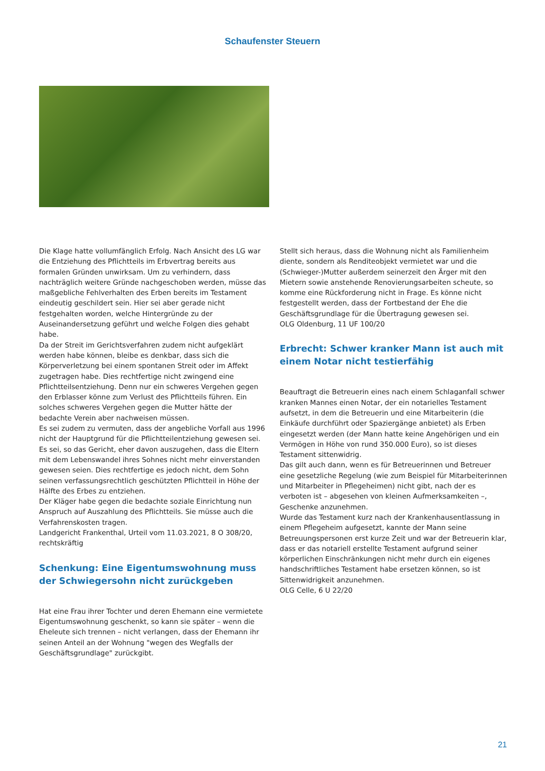Schaufenster Steuern
Die Klage hatte vollumfänglich Erfolg. Nach Ansicht des LG war die Entziehung des Pflichtteils im Erbvertrag bereits aus formalen Gründen unwirksam. Um zu verhindern, dass nachträglich weitere Gründe nachgeschoben werden, müsse das maßgebliche Fehlverhalten des Erben bereits im Testament eindeutig geschildert sein. Hier sei aber gerade nicht festgehalten worden, welche Hintergründe zu der Auseinandersetzung geführt und welche Folgen dies gehabt habe.
Da der Streit im Gerichtsverfahren zudem nicht aufgeklärt werden habe können, bleibe es denkbar, dass sich die Körperverletzung bei einem spontanen Streit oder im Affekt zugetragen habe. Dies rechtfertige nicht zwingend eine Pflichtteilsentziehung. Denn nur ein schweres Vergehen gegen den Erblasser könne zum Verlust des Pflichtteils führen. Ein solches schweres Vergehen gegen die Mutter hätte der bedachte Verein aber nachweisen müssen.
Es sei zudem zu vermuten, dass der angebliche Vorfall aus 1996 nicht der Hauptgrund für die Pflichtteilentziehung gewesen sei. Es sei, so das Gericht, eher davon auszugehen, dass die Eltern mit dem Lebenswandel ihres Sohnes nicht mehr einverstanden gewesen seien. Dies rechtfertige es jedoch nicht, dem Sohn seinen verfassungsrechtlich geschützten Pflichtteil in Höhe der Hälfte des Erbes zu entziehen.
Der Kläger habe gegen die bedachte soziale Einrichtung nun Anspruch auf Auszahlung des Pflichtteils. Sie müsse auch die Verfahrenskosten tragen.
Landgericht Frankenthal, Urteil vom 11.03.2021, 8 O 308/20, rechtskräftig
Schenkung: Eine Eigentumswohnung muss der Schwiegersohn nicht zurückgeben
Hat eine Frau ihrer Tochter und deren Ehemann eine vermietete Eigentumswohnung geschenkt, so kann sie später – wenn die Eheleute sich trennen – nicht verlangen, dass der Ehemann ihr seinen Anteil an der Wohnung "wegen des Wegfalls der Geschäftsgrundlage" zurückgibt.
Stellt sich heraus, dass die Wohnung nicht als Familienheim diente, sondern als Renditeobjekt vermietet war und die (Schwieger-)Mutter außerdem seinerzeit den Ärger mit den Mietern sowie anstehende Renovierungsarbeiten scheute, so komme eine Rückforderung nicht in Frage. Es könne nicht festgestellt werden, dass der Fortbestand der Ehe die Geschäftsgrundlage für die Übertragung gewesen sei.
OLG Oldenburg, 11 UF 100/20
Erbrecht: Schwer kranker Mann ist auch mit einem Notar nicht testierfähig
Beauftragt die Betreuerin eines nach einem Schlaganfall schwer kranken Mannes einen Notar, der ein notarielles Testament aufsetzt, in dem die Betreuerin und eine Mitarbeiterin (die Einkäufe durchführt oder Spaziergänge anbietet) als Erben eingesetzt werden (der Mann hatte keine Angehörigen und ein Vermögen in Höhe von rund 350.000 Euro), so ist dieses Testament sittenwidrig.
Das gilt auch dann, wenn es für Betreuerinnen und Betreuer eine gesetzliche Regelung (wie zum Beispiel für Mitarbeiterinnen und Mitarbeiter in Pflegeheimen) nicht gibt, nach der es verboten ist – abgesehen von kleinen Aufmerksamkeiten –, Geschenke anzunehmen.
Wurde das Testament kurz nach der Krankenhausentlassung in einem Pflegeheim aufgesetzt, kannte der Mann seine Betreuungspersonen erst kurze Zeit und war der Betreuerin klar, dass er das notariell erstellte Testament aufgrund seiner körperlichen Einschränkungen nicht mehr durch ein eigenes handschriftliches Testament habe ersetzen können, so ist Sittenwidrigkeit anzunehmen.
OLG Celle, 6 U 22/20
21